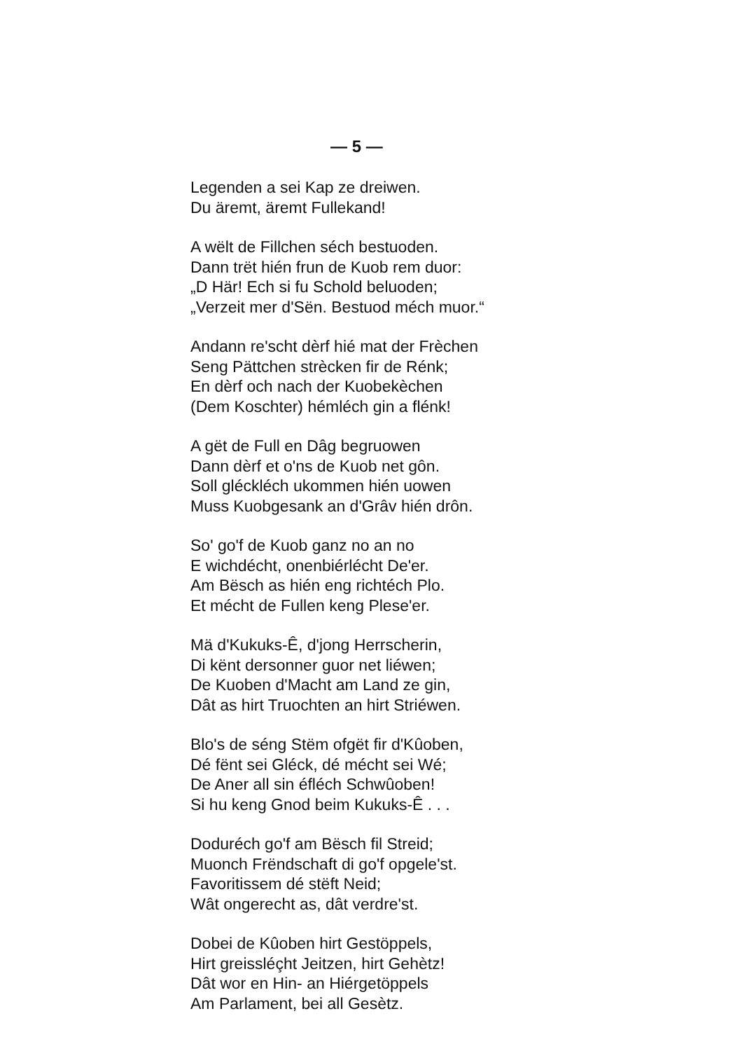— 5 —
Legenden a sei Kap ze dreiwen.
Du äremt, äremt Fullekand!
A wëlt de Fillchen séch bestuoden.
Dann trët hién frun de Kuob rem duor:
„D Här! Ech si fu Schold beluoden;
„Verzeit mer d'Sën. Bestuod méch muor.“
Andann re'scht dèrf hié mat der Frèchen
Seng Pättchen strècken fir de Rénk;
En dèrf och nach der Kuobekèchen
(Dem Koschter) hémléch gin a flénk!
A gët de Full en Dâg begruowen
Dann dèrf et o'ns de Kuob net gôn.
Soll gléckléch ukommen hién uowen
Muss Kuobgesank an d'Grâv hién drôn.
So' go'f de Kuob ganz no an no
E wichdécht, onenbiérlécht De'er.
Am Bësch as hién eng richtéch Plo.
Et mécht de Fullen keng Plese'er.
Mä d'Kukuks-Ê, d'jong Herrscherin,
Di kënt dersonner guor net liéwen;
De Kuoben d'Macht am Land ze gin,
Dât as hirt Truochten an hirt Striéwen.
Blo's de séng Stëm ofgët fir d'Kûoben,
Dé fënt sei Gléck, dé mécht sei Wé;
De Aner all sin éfléch Schwûoben!
Si hu keng Gnod beim Kukuks-Ê . . .
Doduréch go'f am Bësch fil Streid;
Muonch Frëndschaft di go'f opgele'st.
Favoritissem dé stëft Neid;
Wât ongerecht as, dât verdre'st.
Dobei de Kûoben hirt Gestöppels,
Hirt greissléçht Jeitzen, hirt Gehètz!
Dât wor en Hin- an Hiérgetöppels
Am Parlament, bei all Gesètz.